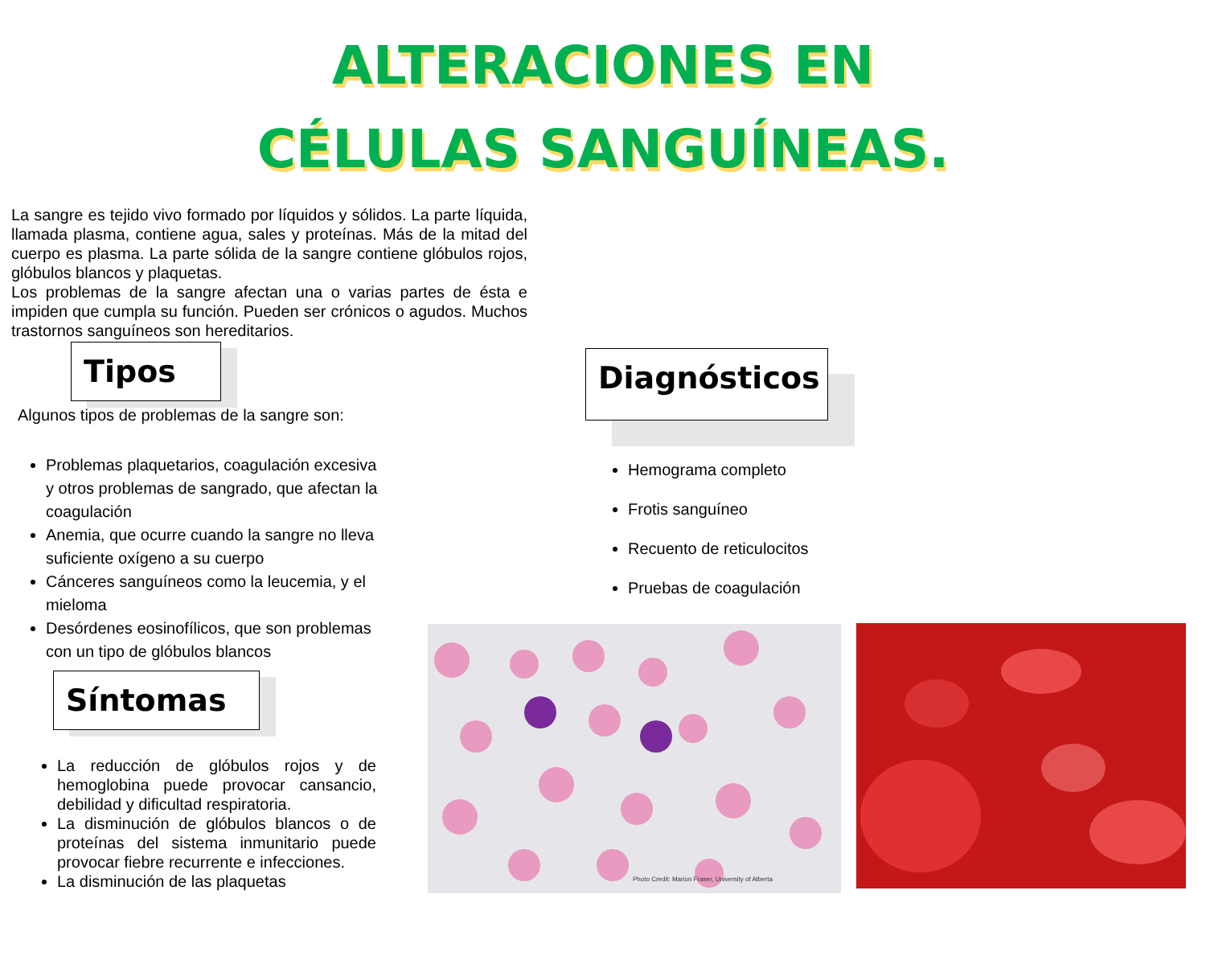ALTERACIONES EN
CÉLULAS SANGUÍNEAS.
La sangre es tejido vivo formado por líquidos y sólidos. La parte líquida, llamada plasma, contiene agua, sales y proteínas. Más de la mitad del cuerpo es plasma. La parte sólida de la sangre contiene glóbulos rojos, glóbulos blancos y plaquetas.
Los problemas de la sangre afectan una o varias partes de ésta e impiden que cumpla su función. Pueden ser crónicos o agudos. Muchos trastornos sanguíneos son hereditarios.
Tipos
Algunos tipos de problemas de la sangre son:
Problemas plaquetarios, coagulación excesiva y otros problemas de sangrado, que afectan la coagulación
Anemia, que ocurre cuando la sangre no lleva suficiente oxígeno a su cuerpo
Cánceres sanguíneos como la leucemia, y el mieloma
Desórdenes eosinofílicos, que son problemas con un tipo de glóbulos blancos
Síntomas
La reducción de glóbulos rojos y de hemoglobina puede provocar cansancio, debilidad y dificultad respiratoria.
La disminución de glóbulos blancos o de proteínas del sistema inmunitario puede provocar fiebre recurrente e infecciones.
La disminución de las plaquetas
Diagnósticos
Hemograma completo
Frotis sanguíneo
Recuento de reticulocitos
Pruebas de coagulación
Photo Credit: Marion Fraser, University of Alberta